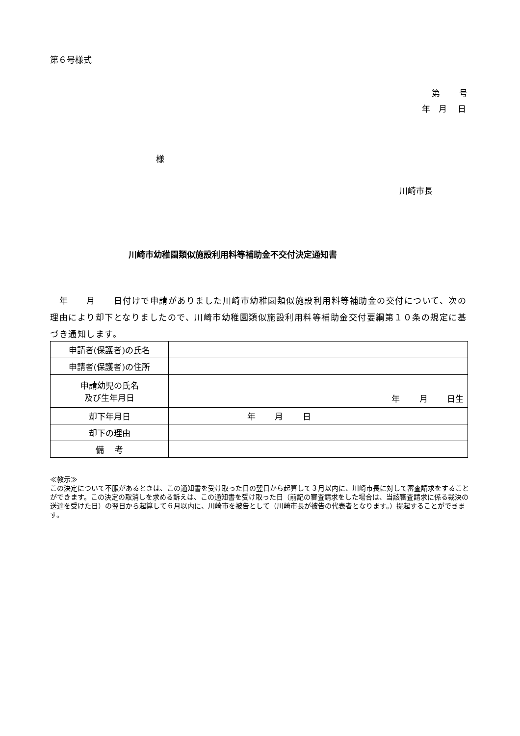第６号様式
第　　 号
年　月　 日
様
川崎市長
川崎市幼稚園類似施設利用料等補助金不交付決定通知書
　年　　月　　日付けで申請がありました川崎市幼稚園類似施設利用料等補助金の交付について、次の理由により却下となりましたので、川崎市幼稚園類似施設利用料等補助金交付要綱第１０条の規定に基づき通知します。
| 申請者(保護者)の氏名 | |
| 申請者(保護者)の住所 | |
| 申請幼児の氏名 及び生年月日 | 年 月 日生 |
| 却下年月日 | 年 月 日 |
| 却下の理由 | |
| 備 考 | |
≪教示≫
この決定について不服があるときは、この通知書を受け取った日の翌日から起算して３月以内に、川崎市長に対して審査請求をすることができます。この決定の取消しを求める訴えは、この通知書を受け取った日（前記の審査請求をした場合は、当該審査請求に係る裁決の送達を受けた日）の翌日から起算して６月以内に、川崎市を被告として（川崎市長が被告の代表者となります。）提起することができます。